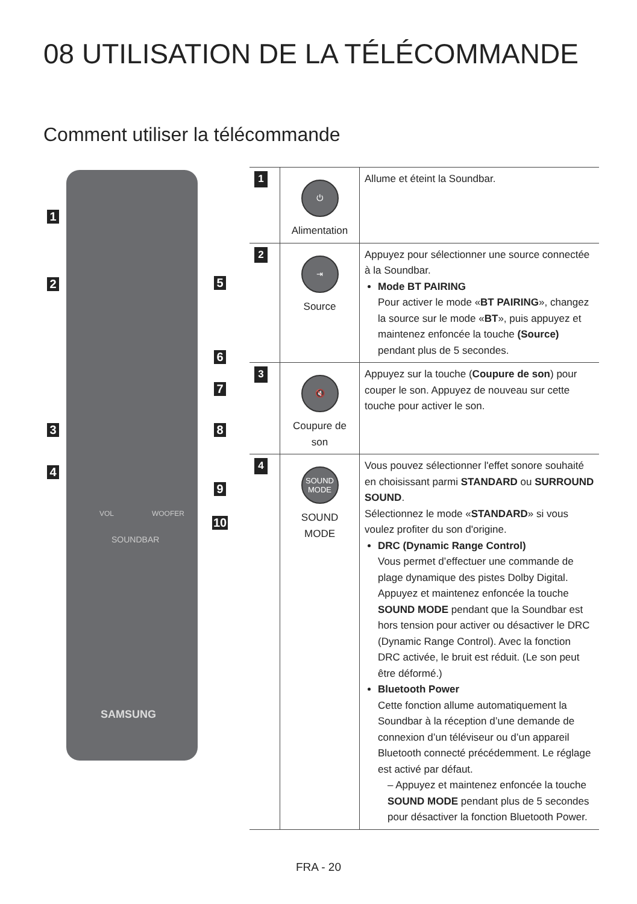08 UTILISATION DE LA TÉLÉCOMMANDE
Comment utiliser la télécommande
VOL WOOFER
SOUNDBAR
SAMSUNG
1
2
3
4
5
6
7
8
9
10
| 1 | ⏻ Alimentation | Allume et éteint la Soundbar. |
| 2 | ⇥ Source | Appuyez pour sélectionner une source connectée à la Soundbar. Mode BT PAIRING Pour activer le mode « BT PAIRING », changez la source sur le mode « BT », puis appuyez et maintenez enfoncée la touche (Source) pendant plus de 5 secondes. |
| 3 | 🔇 Coupure de son | Appuyez sur la touche ( Coupure de son ) pour couper le son. Appuyez de nouveau sur cette touche pour activer le son. |
| 4 | SOUND MODE SOUND MODE | Vous pouvez sélectionner l'effet sonore souhaité en choisissant parmi STANDARD ou SURROUND SOUND . Sélectionnez le mode « STANDARD » si vous voulez profiter du son d'origine. DRC (Dynamic Range Control) Vous permet d’effectuer une commande de plage dynamique des pistes Dolby Digital. Appuyez et maintenez enfoncée la touche SOUND MODE pendant que la Soundbar est hors tension pour activer ou désactiver le DRC (Dynamic Range Control). Avec la fonction DRC activée, le bruit est réduit. (Le son peut être déformé.) Bluetooth Power Cette fonction allume automatiquement la Soundbar à la réception d’une demande de connexion d’un téléviseur ou d’un appareil Bluetooth connecté précédemment. Le réglage est activé par défaut. – Appuyez et maintenez enfoncée la touche SOUND MODE pendant plus de 5 secondes pour désactiver la fonction Bluetooth Power. |
FRA - 20